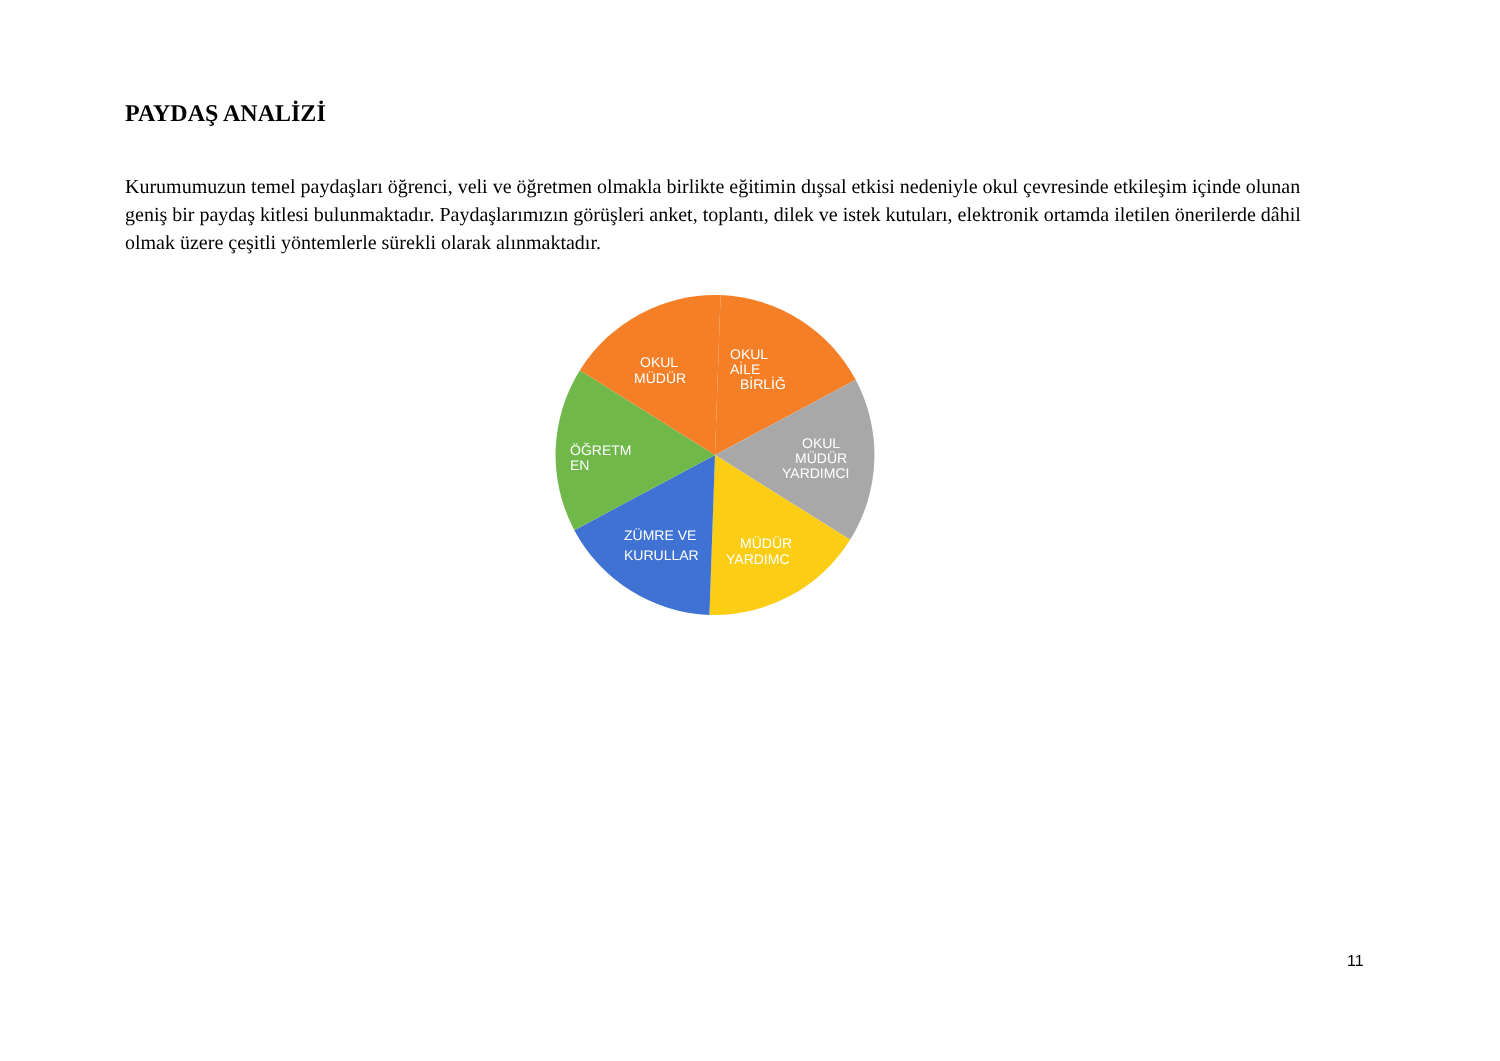PAYDAŞ ANALİZİ
Kurumumuzun temel paydaşları öğrenci, veli ve öğretmen olmakla birlikte eğitimin dışsal etkisi nedeniyle okul çevresinde etkileşim içinde olunan geniş bir paydaş kitlesi bulunmaktadır. Paydaşlarımızın görüşleri anket, toplantı, dilek ve istek kutuları, elektronik ortamda iletilen önerilerde dâhil olmak üzere çeşitli yöntemlerle sürekli olarak alınmaktadır.
OKUL
MÜDÜR
OKUL
AİLE
BİRLİĞ
OKUL
MÜDÜR
YARDIMCI
MÜDÜR
YARDIMC
ZÜMRE VE
KURULLAR
ÖĞRETM
EN
11